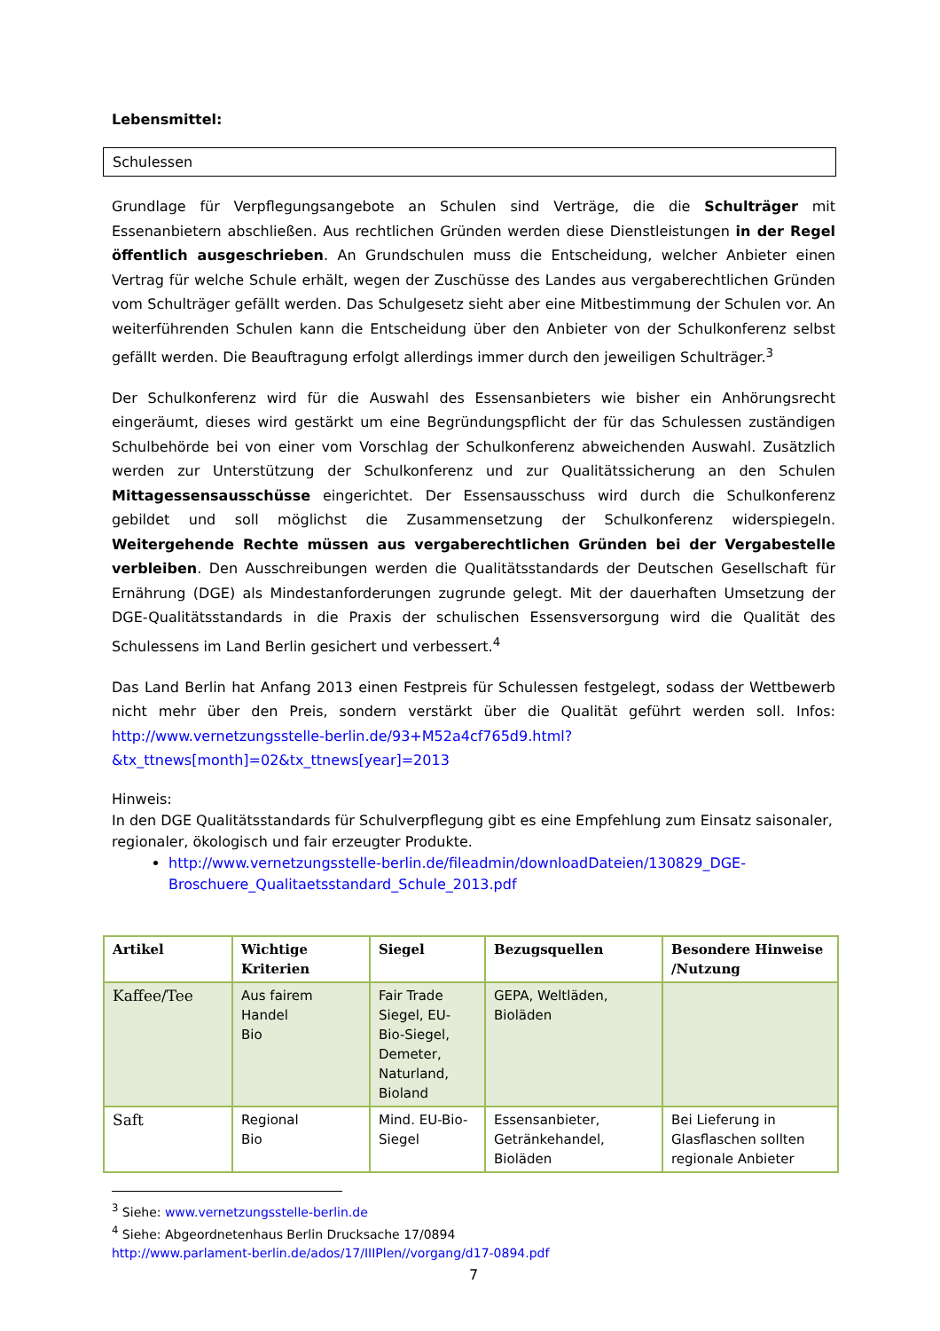Lebensmittel:
Schulessen
Grundlage für Verpflegungsangebote an Schulen sind Verträge, die die Schulträger mit Essenanbietern abschließen. Aus rechtlichen Gründen werden diese Dienstleistungen in der Regel öffentlich ausgeschrieben. An Grundschulen muss die Entscheidung, welcher Anbieter einen Vertrag für welche Schule erhält, wegen der Zuschüsse des Landes aus vergaberechtlichen Gründen vom Schulträger gefällt werden. Das Schulgesetz sieht aber eine Mitbestimmung der Schulen vor. An weiterführenden Schulen kann die Entscheidung über den Anbieter von der Schulkonferenz selbst gefällt werden. Die Beauftragung erfolgt allerdings immer durch den jeweiligen Schulträger.<sup>3</sup>
Der Schulkonferenz wird für die Auswahl des Essensanbieters wie bisher ein Anhörungsrecht eingeräumt, dieses wird gestärkt um eine Begründungspflicht der für das Schulessen zuständigen Schulbehörde bei von einer vom Vorschlag der Schulkonferenz abweichenden Auswahl. Zusätzlich werden zur Unterstützung der Schulkonferenz und zur Qualitätssicherung an den Schulen Mittagessensausschüsse eingerichtet. Der Essensausschuss wird durch die Schulkonferenz gebildet und soll möglichst die Zusammensetzung der Schulkonferenz widerspiegeln. Weitergehende Rechte müssen aus vergaberechtlichen Gründen bei der Vergabestelle verbleiben. Den Ausschreibungen werden die Qualitätsstandards der Deutschen Gesellschaft für Ernährung (DGE) als Mindestanforderungen zugrunde gelegt. Mit der dauerhaften Umsetzung der DGE-Qualitätsstandards in die Praxis der schulischen Essensversorgung wird die Qualität des Schulessens im Land Berlin gesichert und verbessert.<sup>4</sup>
Das Land Berlin hat Anfang 2013 einen Festpreis für Schulessen festgelegt, sodass der Wettbewerb nicht mehr über den Preis, sondern verstärkt über die Qualität geführt werden soll. Infos: http://www.vernetzungsstelle-berlin.de/93+M52a4cf765d9.html?&tx_ttnews[month]=02&tx_ttnews[year]=2013
Hinweis:
In den DGE Qualitätsstandards für Schulverpflegung gibt es eine Empfehlung zum Einsatz saisonaler, regionaler, ökologisch und fair erzeugter Produkte.
http://www.vernetzungsstelle-berlin.de/fileadmin/downloadDateien/130829_DGE-Broschuere_Qualitaetsstandard_Schule_2013.pdf
| Artikel | Wichtige Kriterien | Siegel | Bezugsquellen | Besondere Hinweise /Nutzung |
| --- | --- | --- | --- | --- |
| Kaffee/Tee | Aus fairem Handel Bio | Fair Trade Siegel, EU-Bio-Siegel, Demeter, Naturland, Bioland | GEPA, Weltläden, Bioläden | |
| Saft | Regional Bio | Mind. EU-Bio-Siegel | Essensanbieter, Getränkehandel, Bioläden | Bei Lieferung in Glasflaschen sollten regionale Anbieter |
<sup>3</sup> Siehe: www.vernetzungsstelle-berlin.de
<sup>4</sup> Siehe: Abgeordnetenhaus Berlin Drucksache 17/0894
http://www.parlament-berlin.de/ados/17/IIIPlen//vorgang/d17-0894.pdf
7